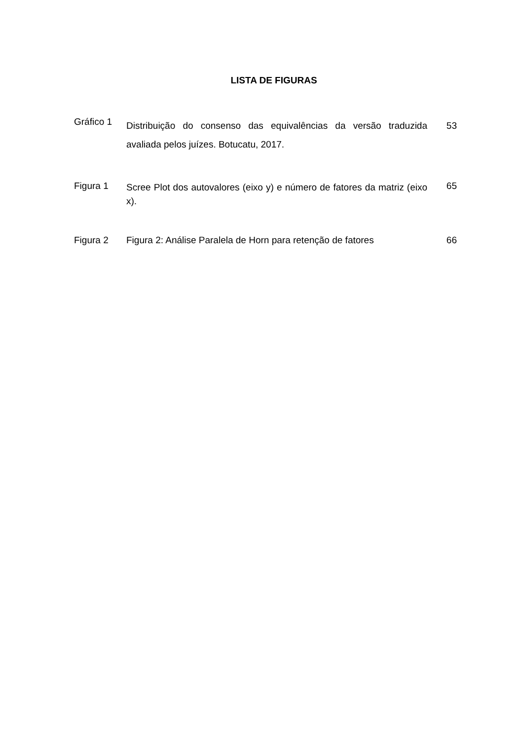LISTA DE FIGURAS
| Gráfico 1 | Distribuição do consenso das equivalências da versão traduzida avaliada pelos juízes. Botucatu, 2017. | 53 |
| Figura 1 | Scree Plot dos autovalores (eixo y) e número de fatores da matriz (eixo x). | 65 |
| Figura 2 | Figura 2: Análise Paralela de Horn para retenção de fatores | 66 |